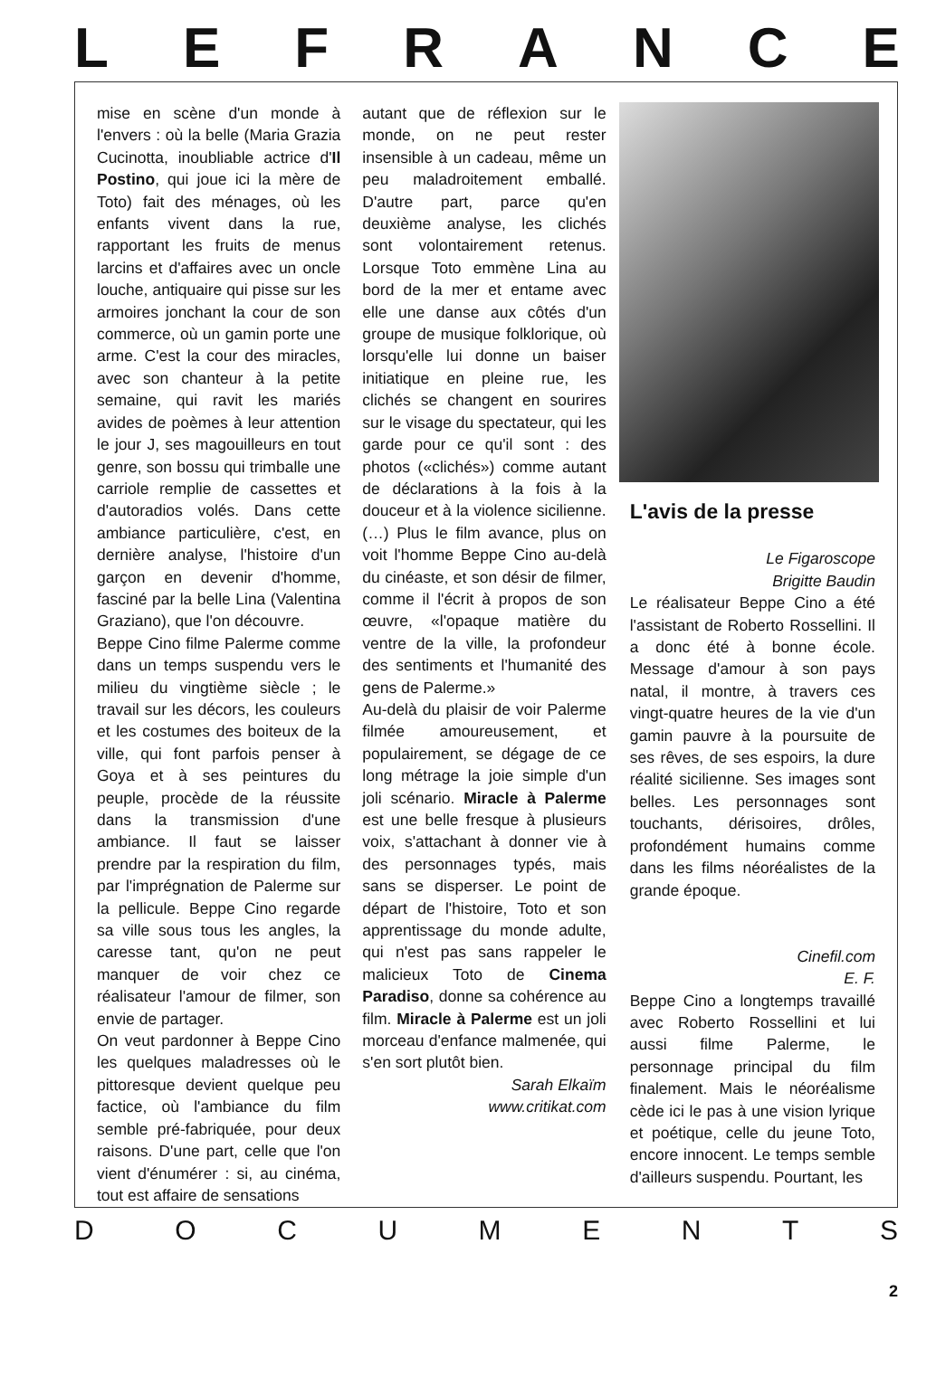LEFRANCE
mise en scène d'un monde à l'envers : où la belle (Maria Grazia Cucinotta, inoubliable actrice d'Il Postino, qui joue ici la mère de Toto) fait des ménages, où les enfants vivent dans la rue, rapportant les fruits de menus larcins et d'affaires avec un oncle louche, antiquaire qui pisse sur les armoires jonchant la cour de son commerce, où un gamin porte une arme. C'est la cour des miracles, avec son chanteur à la petite semaine, qui ravit les mariés avides de poèmes à leur attention le jour J, ses magouilleurs en tout genre, son bossu qui trimballe une carriole remplie de cassettes et d'autoradios volés. Dans cette ambiance particulière, c'est, en dernière analyse, l'histoire d'un garçon en devenir d'homme, fasciné par la belle Lina (Valentina Graziano), que l'on découvre.
Beppe Cino filme Palerme comme dans un temps suspendu vers le milieu du vingtième siècle ; le travail sur les décors, les couleurs et les costumes des boiteux de la ville, qui font parfois penser à Goya et à ses peintures du peuple, procède de la réussite dans la transmission d'une ambiance. Il faut se laisser prendre par la respiration du film, par l'imprégnation de Palerme sur la pellicule. Beppe Cino regarde sa ville sous tous les angles, la caresse tant, qu'on ne peut manquer de voir chez ce réalisateur l'amour de filmer, son envie de partager.
On veut pardonner à Beppe Cino les quelques maladresses où le pittoresque devient quelque peu factice, où l'ambiance du film semble pré-fabriquée, pour deux raisons. D'une part, celle que l'on vient d'énumérer : si, au cinéma, tout est affaire de sensations
autant que de réflexion sur le monde, on ne peut rester insensible à un cadeau, même un peu maladroitement emballé. D'autre part, parce qu'en deuxième analyse, les clichés sont volontairement retenus. Lorsque Toto emmène Lina au bord de la mer et entame avec elle une danse aux côtés d'un groupe de musique folklorique, où lorsqu'elle lui donne un baiser initiatique en pleine rue, les clichés se changent en sourires sur le visage du spectateur, qui les garde pour ce qu'il sont : des photos («clichés») comme autant de déclarations à la fois à la douceur et à la violence sicilienne. (…) Plus le film avance, plus on voit l'homme Beppe Cino au-delà du cinéaste, et son désir de filmer, comme il l'écrit à propos de son œuvre, «l'opaque matière du ventre de la ville, la profondeur des sentiments et l'humanité des gens de Palerme.»
Au-delà du plaisir de voir Palerme filmée amoureusement, et populairement, se dégage de ce long métrage la joie simple d'un joli scénario. Miracle à Palerme est une belle fresque à plusieurs voix, s'attachant à donner vie à des personnages typés, mais sans se disperser. Le point de départ de l'histoire, Toto et son apprentissage du monde adulte, qui n'est pas sans rappeler le malicieux Toto de Cinema Paradiso, donne sa cohérence au film. Miracle à Palerme est un joli morceau d'enfance malmenée, qui s'en sort plutôt bien.
Sarah Elkaïm
www.critikat.com
L'avis de la presse
Le Figaroscope
Brigitte Baudin
Le réalisateur Beppe Cino a été l'assistant de Roberto Rossellini. Il a donc été à bonne école. Message d'amour à son pays natal, il montre, à travers ces vingt-quatre heures de la vie d'un gamin pauvre à la poursuite de ses rêves, de ses espoirs, la dure réalité sicilienne. Ses images sont belles. Les personnages sont touchants, dérisoires, drôles, profondément humains comme dans les films néoréalistes de la grande époque.
Cinefil.com
E. F.
Beppe Cino a longtemps travaillé avec Roberto Rossellini et lui aussi filme Palerme, le personnage principal du film finalement. Mais le néoréalisme cède ici le pas à une vision lyrique et poétique, celle du jeune Toto, encore innocent. Le temps semble d'ailleurs suspendu. Pourtant, les
DOCUMENTS
2